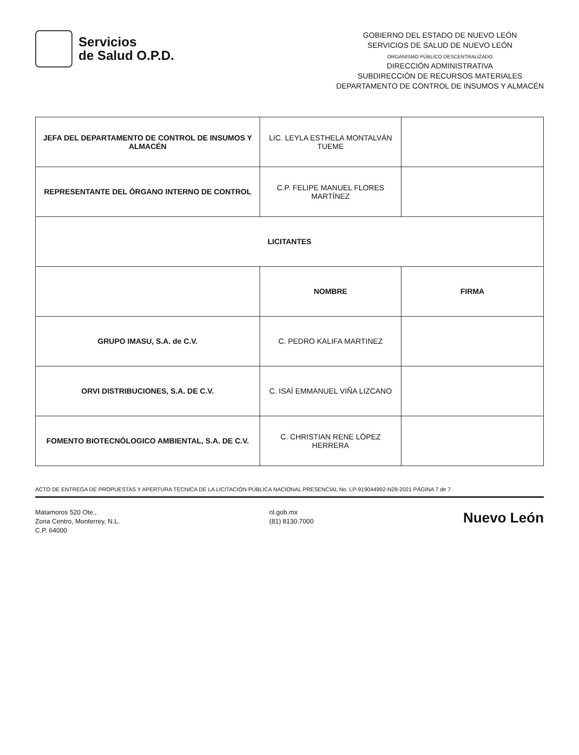Servicios
de Salud O.P.D.
GOBIERNO DEL ESTADO DE NUEVO LEÓN
SERVICIOS DE SALUD DE NUEVO LEÓN
ORGANISMO PÚBLICO DESCENTRALIZADO
DIRECCIÓN ADMINISTRATIVA
SUBDIRECCIÓN DE RECURSOS MATERIALES
DEPARTAMENTO DE CONTROL DE INSUMOS Y ALMACÉN
| JEFA DEL DEPARTAMENTO DE CONTROL DE INSUMOS Y ALMACÉN | LIC. LEYLA ESTHELA MONTALVÁN TUEME | |
| REPRESENTANTE DEL ÓRGANO INTERNO DE CONTROL | C.P. FELIPE MANUEL FLORES MARTÍNEZ | |
| LICITANTES | | |
| | NOMBRE | FIRMA |
| GRUPO IMASU, S.A. de C.V. | C. PEDRO KALIFA MARTINEZ | |
| ORVI DISTRIBUCIONES, S.A. DE C.V. | C. ISAÍ EMMANUEL VIÑA LIZCANO | |
| FOMENTO BIOTECNÓLOGICO AMBIENTAL, S.A. DE C.V. | C. CHRISTIAN RENE LÓPEZ HERRERA | |
ACTO DE ENTREGA DE PROPUESTAS Y APERTURA TECNICA DE LA LICITACIÓN PÚBLICA NACIONAL PRESENCIAL No. LP-919044992-N28-2021 PÁGINA 7 de 7
Matamoros 520 Ote.,
Zona Centro, Monterrey, N.L.
C.P. 64000
nl.gob.mx
(81) 8130.7000
Nuevo León